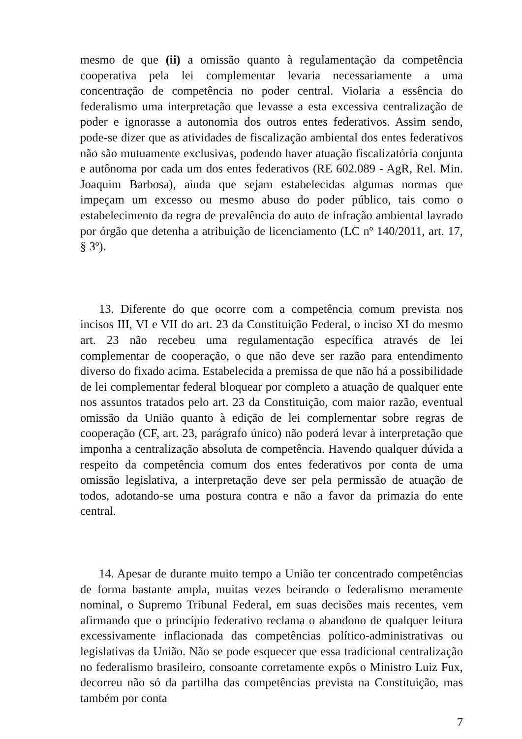mesmo de que (ii) a omissão quanto à regulamentação da competência cooperativa pela lei complementar levaria necessariamente a uma concentração de competência no poder central. Violaria a essência do federalismo uma interpretação que levasse a esta excessiva centralização de poder e ignorasse a autonomia dos outros entes federativos. Assim sendo, pode-se dizer que as atividades de fiscalização ambiental dos entes federativos não são mutuamente exclusivas, podendo haver atuação fiscalizatória conjunta e autônoma por cada um dos entes federativos (RE 602.089 - AgR, Rel. Min. Joaquim Barbosa), ainda que sejam estabelecidas algumas normas que impeçam um excesso ou mesmo abuso do poder público, tais como o estabelecimento da regra de prevalência do auto de infração ambiental lavrado por órgão que detenha a atribuição de licenciamento (LC nº 140/2011, art. 17, § 3º).
13. Diferente do que ocorre com a competência comum prevista nos incisos III, VI e VII do art. 23 da Constituição Federal, o inciso XI do mesmo art. 23 não recebeu uma regulamentação específica através de lei complementar de cooperação, o que não deve ser razão para entendimento diverso do fixado acima. Estabelecida a premissa de que não há a possibilidade de lei complementar federal bloquear por completo a atuação de qualquer ente nos assuntos tratados pelo art. 23 da Constituição, com maior razão, eventual omissão da União quanto à edição de lei complementar sobre regras de cooperação (CF, art. 23, parágrafo único) não poderá levar à interpretação que imponha a centralização absoluta de competência. Havendo qualquer dúvida a respeito da competência comum dos entes federativos por conta de uma omissão legislativa, a interpretação deve ser pela permissão de atuação de todos, adotando-se uma postura contra e não a favor da primazia do ente central.
14. Apesar de durante muito tempo a União ter concentrado competências de forma bastante ampla, muitas vezes beirando o federalismo meramente nominal, o Supremo Tribunal Federal, em suas decisões mais recentes, vem afirmando que o princípio federativo reclama o abandono de qualquer leitura excessivamente inflacionada das competências político-administrativas ou legislativas da União. Não se pode esquecer que essa tradicional centralização no federalismo brasileiro, consoante corretamente expôs o Ministro Luiz Fux, decorreu não só da partilha das competências prevista na Constituição, mas também por conta
7